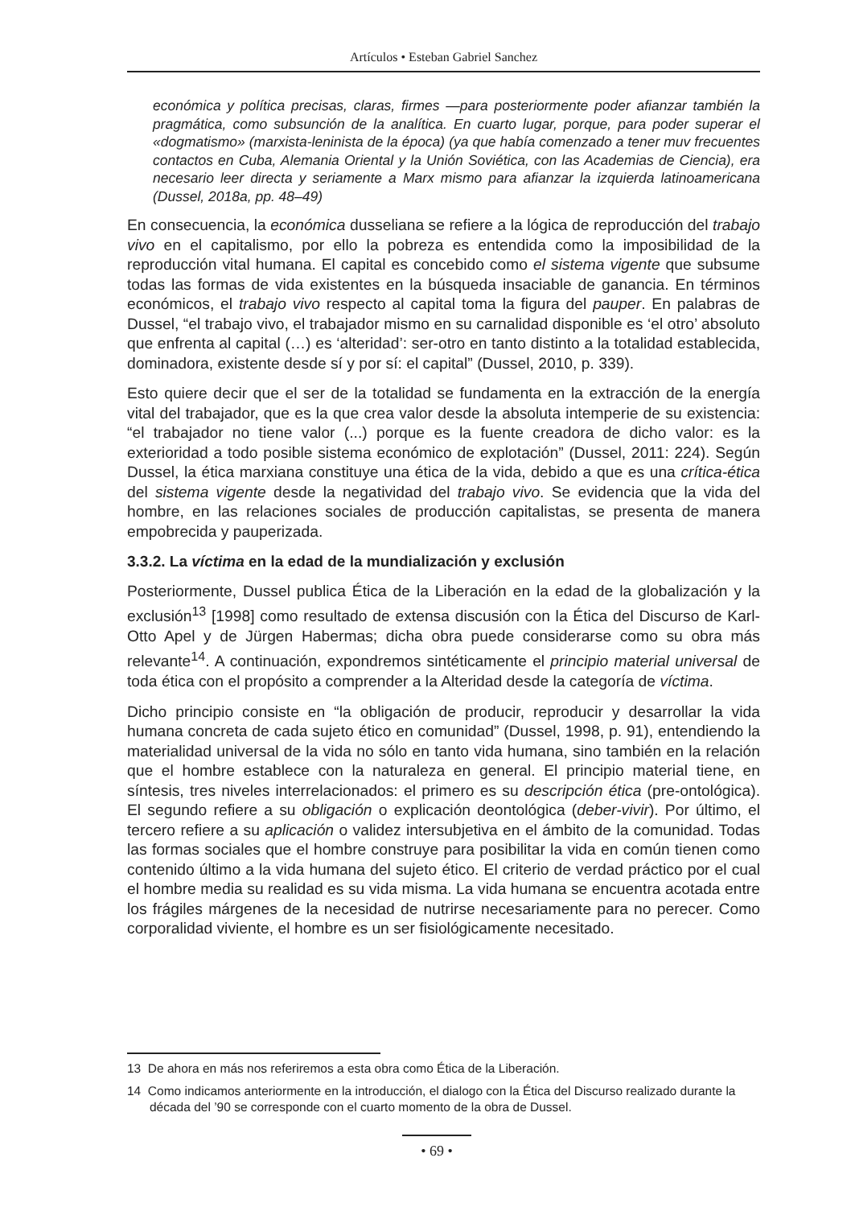Artículos • Esteban Gabriel Sanchez
económica y política precisas, claras, firmes —para posteriormente poder afianzar también la pragmática, como subsunción de la analítica. En cuarto lugar, porque, para poder superar el «dogmatismo» (marxista-leninista de la época) (ya que había comenzado a tener muv frecuentes contactos en Cuba, Alemania Oriental y la Unión Soviética, con las Academias de Ciencia), era necesario leer directa y seriamente a Marx mismo para afianzar la izquierda latinoamericana (Dussel, 2018a, pp. 48–49)
En consecuencia, la económica dusseliana se refiere a la lógica de reproducción del trabajo vivo en el capitalismo, por ello la pobreza es entendida como la imposibilidad de la reproducción vital humana. El capital es concebido como el sistema vigente que subsume todas las formas de vida existentes en la búsqueda insaciable de ganancia. En términos económicos, el trabajo vivo respecto al capital toma la figura del pauper. En palabras de Dussel, “el trabajo vivo, el trabajador mismo en su carnalidad disponible es ‘el otro’ absoluto que enfrenta al capital (…) es ‘alteridad’: ser-otro en tanto distinto a la totalidad establecida, dominadora, existente desde sí y por sí: el capital” (Dussel, 2010, p. 339).
Esto quiere decir que el ser de la totalidad se fundamenta en la extracción de la energía vital del trabajador, que es la que crea valor desde la absoluta intemperie de su existencia: “el trabajador no tiene valor (...) porque es la fuente creadora de dicho valor: es la exterioridad a todo posible sistema económico de explotación” (Dussel, 2011: 224). Según Dussel, la ética marxiana constituye una ética de la vida, debido a que es una crítica-ética del sistema vigente desde la negatividad del trabajo vivo. Se evidencia que la vida del hombre, en las relaciones sociales de producción capitalistas, se presenta de manera empobrecida y pauperizada.
3.3.2. La víctima en la edad de la mundialización y exclusión
Posteriormente, Dussel publica Ética de la Liberación en la edad de la globalización y la exclusión<sup>13</sup> [1998] como resultado de extensa discusión con la Ética del Discurso de Karl-Otto Apel y de Jürgen Habermas; dicha obra puede considerarse como su obra más relevante<sup>14</sup>. A continuación, expondremos sintéticamente el principio material universal de toda ética con el propósito a comprender a la Alteridad desde la categoría de víctima.
Dicho principio consiste en “la obligación de producir, reproducir y desarrollar la vida humana concreta de cada sujeto ético en comunidad” (Dussel, 1998, p. 91), entendiendo la materialidad universal de la vida no sólo en tanto vida humana, sino también en la relación que el hombre establece con la naturaleza en general. El principio material tiene, en síntesis, tres niveles interrelacionados: el primero es su descripción ética (pre-ontológica). El segundo refiere a su obligación o explicación deontológica (deber-vivir). Por último, el tercero refiere a su aplicación o validez intersubjetiva en el ámbito de la comunidad. Todas las formas sociales que el hombre construye para posibilitar la vida en común tienen como contenido último a la vida humana del sujeto ético. El criterio de verdad práctico por el cual el hombre media su realidad es su vida misma. La vida humana se encuentra acotada entre los frágiles márgenes de la necesidad de nutrirse necesariamente para no perecer. Como corporalidad viviente, el hombre es un ser fisiológicamente necesitado.
13 De ahora en más nos referiremos a esta obra como Ética de la Liberación.
14 Como indicamos anteriormente en la introducción, el dialogo con la Ética del Discurso realizado durante la década del ’90 se corresponde con el cuarto momento de la obra de Dussel.
• 69 •